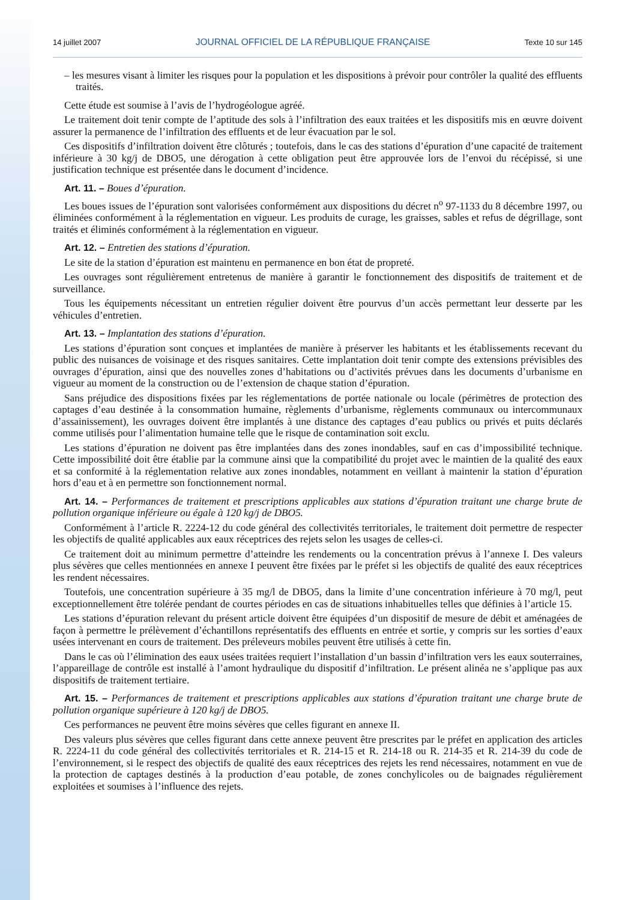14 juillet 2007 JOURNAL OFFICIEL DE LA RÉPUBLIQUE FRANÇAISE Texte 10 sur 145
– les mesures visant à limiter les risques pour la population et les dispositions à prévoir pour contrôler la qualité des effluents traités.
Cette étude est soumise à l’avis de l’hydrogéologue agréé.
Le traitement doit tenir compte de l’aptitude des sols à l’infiltration des eaux traitées et les dispositifs mis en œuvre doivent assurer la permanence de l’infiltration des effluents et de leur évacuation par le sol.
Ces dispositifs d’infiltration doivent être clôturés ; toutefois, dans le cas des stations d’épuration d’une capacité de traitement inférieure à 30 kg/j de DBO5, une dérogation à cette obligation peut être approuvée lors de l’envoi du récépissé, si une justification technique est présentée dans le document d’incidence.
Art. 11. – Boues d’épuration.
Les boues issues de l’épuration sont valorisées conformément aux dispositions du décret n<sup>o</sup> 97-1133 du 8 décembre 1997, ou éliminées conformément à la réglementation en vigueur. Les produits de curage, les graisses, sables et refus de dégrillage, sont traités et éliminés conformément à la réglementation en vigueur.
Art. 12. – Entretien des stations d’épuration.
Le site de la station d’épuration est maintenu en permanence en bon état de propreté.
Les ouvrages sont régulièrement entretenus de manière à garantir le fonctionnement des dispositifs de traitement et de surveillance.
Tous les équipements nécessitant un entretien régulier doivent être pourvus d’un accès permettant leur desserte par les véhicules d’entretien.
Art. 13. – Implantation des stations d’épuration.
Les stations d’épuration sont conçues et implantées de manière à préserver les habitants et les établissements recevant du public des nuisances de voisinage et des risques sanitaires. Cette implantation doit tenir compte des extensions prévisibles des ouvrages d’épuration, ainsi que des nouvelles zones d’habitations ou d’activités prévues dans les documents d’urbanisme en vigueur au moment de la construction ou de l’extension de chaque station d’épuration.
Sans préjudice des dispositions fixées par les réglementations de portée nationale ou locale (périmètres de protection des captages d’eau destinée à la consommation humaine, règlements d’urbanisme, règlements communaux ou intercommunaux d’assainissement), les ouvrages doivent être implantés à une distance des captages d’eau publics ou privés et puits déclarés comme utilisés pour l’alimentation humaine telle que le risque de contamination soit exclu.
Les stations d’épuration ne doivent pas être implantées dans des zones inondables, sauf en cas d’impossibilité technique. Cette impossibilité doit être établie par la commune ainsi que la compatibilité du projet avec le maintien de la qualité des eaux et sa conformité à la réglementation relative aux zones inondables, notamment en veillant à maintenir la station d’épuration hors d’eau et à en permettre son fonctionnement normal.
Art. 14. – Performances de traitement et prescriptions applicables aux stations d’épuration traitant une charge brute de pollution organique inférieure ou égale à 120 kg/j de DBO5.
Conformément à l’article R. 2224-12 du code général des collectivités territoriales, le traitement doit permettre de respecter les objectifs de qualité applicables aux eaux réceptrices des rejets selon les usages de celles-ci.
Ce traitement doit au minimum permettre d’atteindre les rendements ou la concentration prévus à l’annexe I. Des valeurs plus sévères que celles mentionnées en annexe I peuvent être fixées par le préfet si les objectifs de qualité des eaux réceptrices les rendent nécessaires.
Toutefois, une concentration supérieure à 35 mg/l de DBO5, dans la limite d’une concentration inférieure à 70 mg/l, peut exceptionnellement être tolérée pendant de courtes périodes en cas de situations inhabituelles telles que définies à l’article 15.
Les stations d’épuration relevant du présent article doivent être équipées d’un dispositif de mesure de débit et aménagées de façon à permettre le prélèvement d’échantillons représentatifs des effluents en entrée et sortie, y compris sur les sorties d’eaux usées intervenant en cours de traitement. Des préleveurs mobiles peuvent être utilisés à cette fin.
Dans le cas où l’élimination des eaux usées traitées requiert l’installation d’un bassin d’infiltration vers les eaux souterraines, l’appareillage de contrôle est installé à l’amont hydraulique du dispositif d’infiltration. Le présent alinéa ne s’applique pas aux dispositifs de traitement tertiaire.
Art. 15. – Performances de traitement et prescriptions applicables aux stations d’épuration traitant une charge brute de pollution organique supérieure à 120 kg/j de DBO5.
Ces performances ne peuvent être moins sévères que celles figurant en annexe II.
Des valeurs plus sévères que celles figurant dans cette annexe peuvent être prescrites par le préfet en application des articles R. 2224-11 du code général des collectivités territoriales et R. 214-15 et R. 214-18 ou R. 214-35 et R. 214-39 du code de l’environnement, si le respect des objectifs de qualité des eaux réceptrices des rejets les rend nécessaires, notamment en vue de la protection de captages destinés à la production d’eau potable, de zones conchylicoles ou de baignades régulièrement exploitées et soumises à l’influence des rejets.